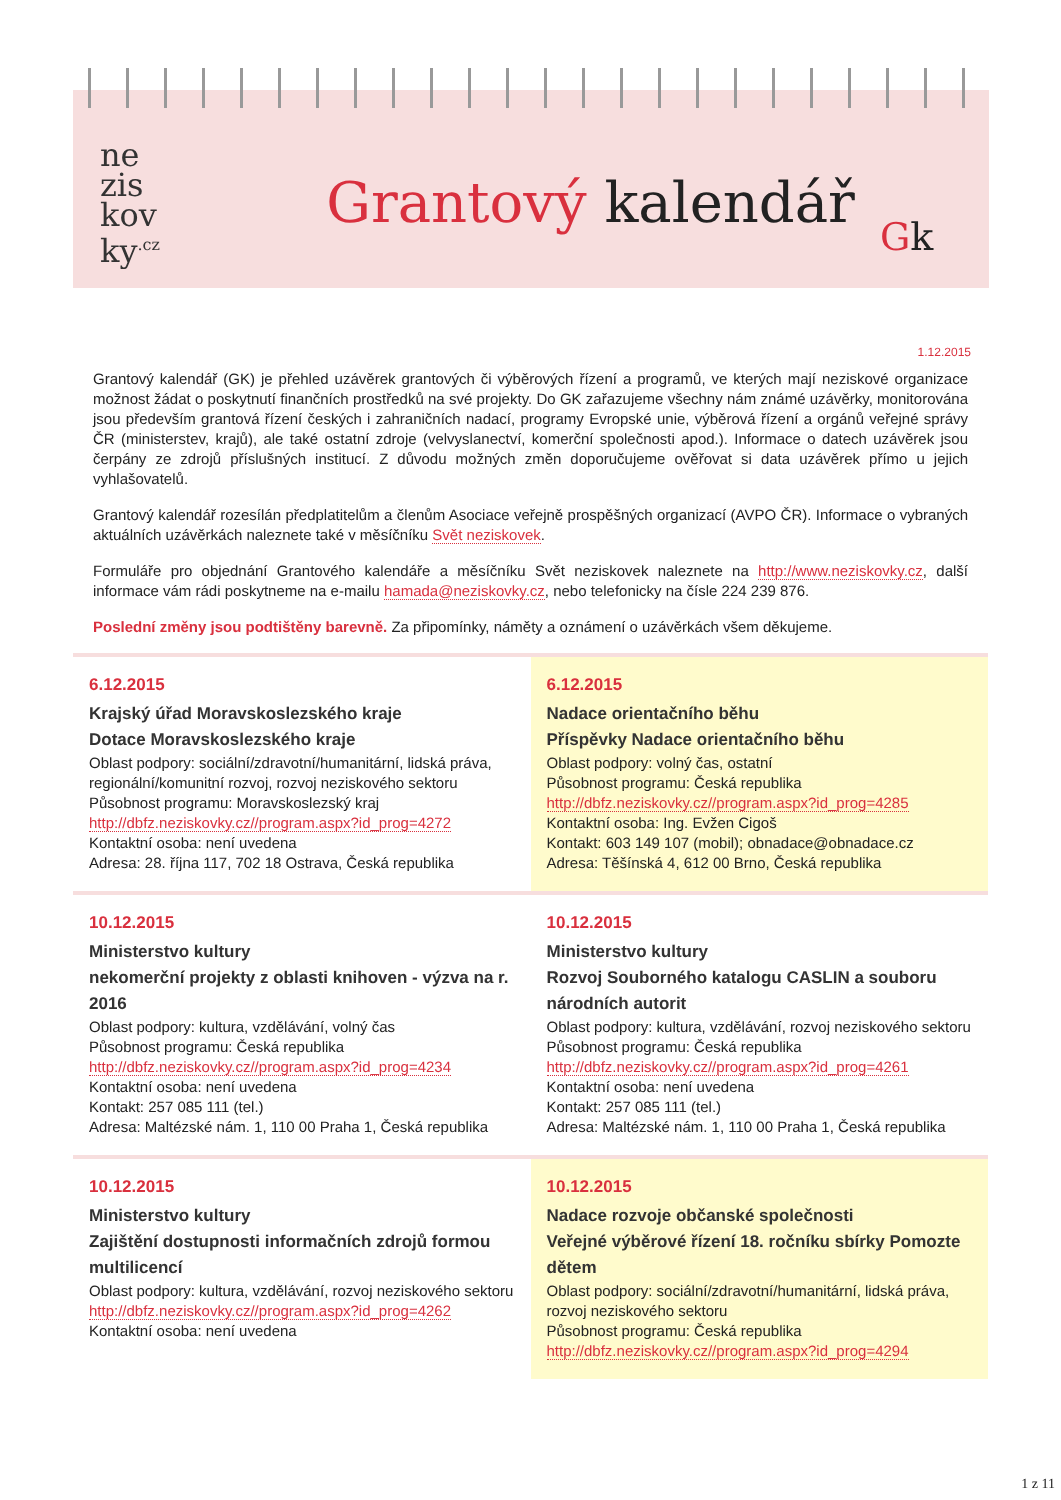ne
zis
kov
ky<sup>.cz</sup>
Gk
Grantový kalendář
1.12.2015
Grantový kalendář (GK) je přehled uzávěrek grantových či výběrových řízení a programů, ve kterých mají neziskové organizace možnost žádat o poskytnutí finančních prostředků na své projekty. Do GK zařazujeme všechny nám známé uzávěrky, monitorována jsou především grantová řízení českých i zahraničních nadací, programy Evropské unie, výběrová řízení a orgánů veřejné správy ČR (ministerstev, krajů), ale také ostatní zdroje (velvyslanectví, komerční společnosti apod.). Informace o datech uzávěrek jsou čerpány ze zdrojů příslušných institucí. Z důvodu možných změn doporučujeme ověřovat si data uzávěrek přímo u jejich vyhlašovatelů.
Grantový kalendář rozesílán předplatitelům a členům Asociace veřejně prospěšných organizací (AVPO ČR). Informace o vybraných aktuálních uzávěrkách naleznete také v měsíčníku Svět neziskovek.
Formuláře pro objednání Grantového kalendáře a měsíčníku Svět neziskovek naleznete na http://www.neziskovky.cz, další informace vám rádi poskytneme na e-mailu hamada@neziskovky.cz, nebo telefonicky na čísle 224 239 876.
Poslední změny jsou podtištěny barevně. Za připomínky, náměty a oznámení o uzávěrkách všem děkujeme.
6.12.2015
Krajský úřad Moravskoslezského kraje
Dotace Moravskoslezského kraje
Oblast podpory: sociální/zdravotní/humanitární, lidská práva, regionální/komunitní rozvoj, rozvoj neziskového sektoru
Působnost programu: Moravskoslezský kraj
http://dbfz.neziskovky.cz//program.aspx?id_prog=4272
Kontaktní osoba: není uvedena
Adresa: 28. října 117, 702 18 Ostrava, Česká republika
6.12.2015
Nadace orientačního běhu
Příspěvky Nadace orientačního běhu
Oblast podpory: volný čas, ostatní
Působnost programu: Česká republika
http://dbfz.neziskovky.cz//program.aspx?id_prog=4285
Kontaktní osoba: Ing. Evžen Cigoš
Kontakt: 603 149 107 (mobil); obnadace@obnadace.cz
Adresa: Těšínská 4, 612 00 Brno, Česká republika
10.12.2015
Ministerstvo kultury
nekomerční projekty z oblasti knihoven - výzva na r. 2016
Oblast podpory: kultura, vzdělávání, volný čas
Působnost programu: Česká republika
http://dbfz.neziskovky.cz//program.aspx?id_prog=4234
Kontaktní osoba: není uvedena
Kontakt: 257 085 111 (tel.)
Adresa: Maltézské nám. 1, 110 00 Praha 1, Česká republika
10.12.2015
Ministerstvo kultury
Rozvoj Souborného katalogu CASLIN a souboru národních autorit
Oblast podpory: kultura, vzdělávání, rozvoj neziskového sektoru
Působnost programu: Česká republika
http://dbfz.neziskovky.cz//program.aspx?id_prog=4261
Kontaktní osoba: není uvedena
Kontakt: 257 085 111 (tel.)
Adresa: Maltézské nám. 1, 110 00 Praha 1, Česká republika
10.12.2015
Ministerstvo kultury
Zajištění dostupnosti informačních zdrojů formou multilicencí
Oblast podpory: kultura, vzdělávání, rozvoj neziskového sektoru
http://dbfz.neziskovky.cz//program.aspx?id_prog=4262
Kontaktní osoba: není uvedena
10.12.2015
Nadace rozvoje občanské společnosti
Veřejné výběrové řízení 18. ročníku sbírky Pomozte dětem
Oblast podpory: sociální/zdravotní/humanitární, lidská práva, rozvoj neziskového sektoru
Působnost programu: Česká republika
http://dbfz.neziskovky.cz//program.aspx?id_prog=4294
1 z 11